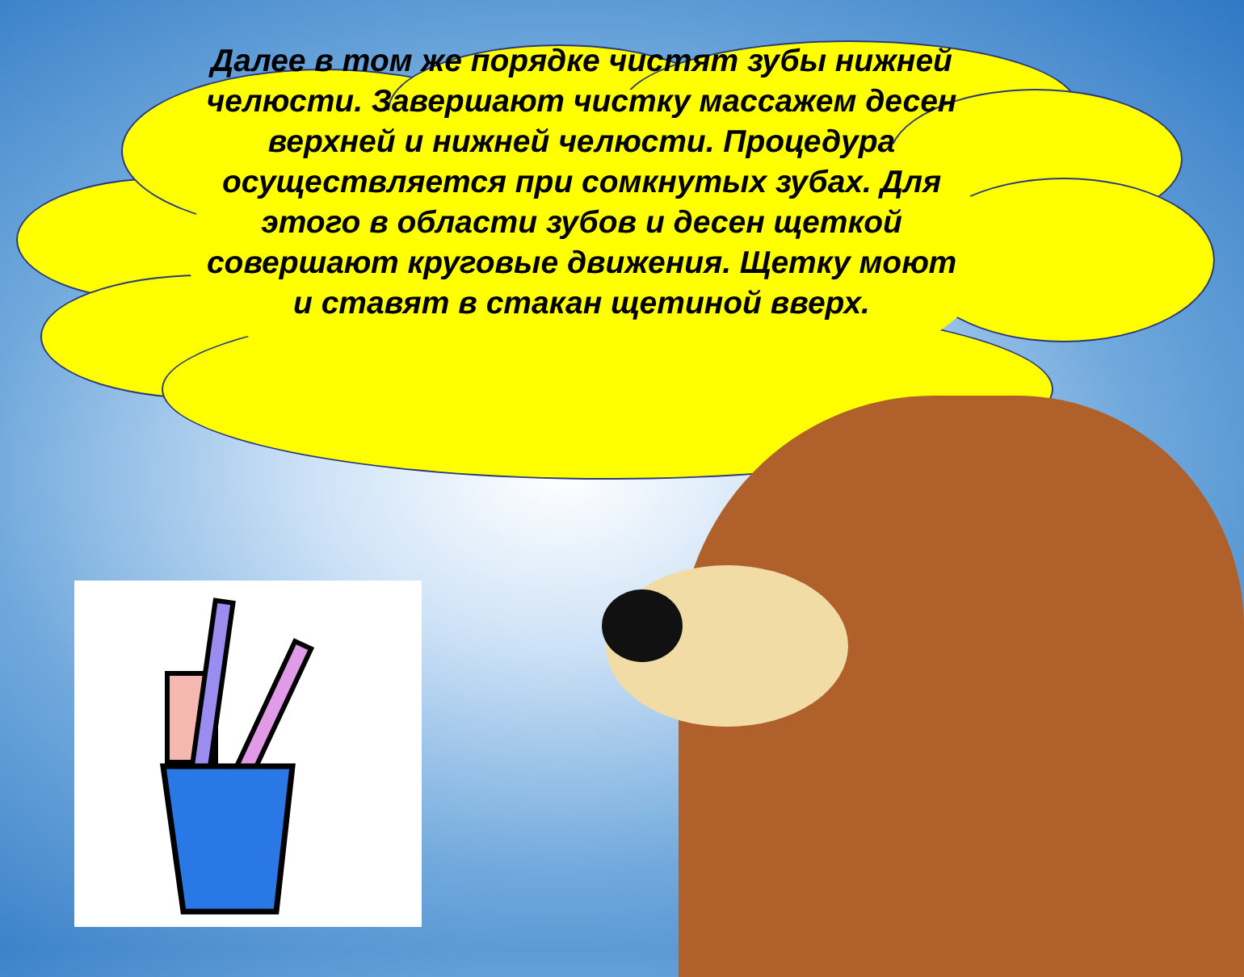Далее в том же порядке чистят зубы нижней челюсти. Завершают чистку массажем десен верхней и нижней челюсти. Процедура осуществляется при сомкнутых зубах. Для этого в области зубов и десен щеткой совершают круговые движения. Щетку моют и ставят в стакан щетиной вверх.